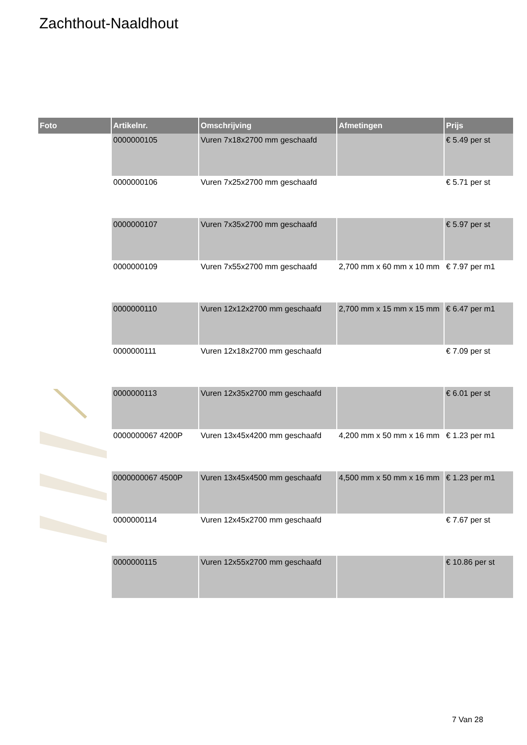Zachthout-Naaldhout
| Foto | Artikelnr. | Omschrijving | Afmetingen | Prijs |
| --- | --- | --- | --- | --- |
| | 0000000105 | Vuren 7x18x2700 mm geschaafd | | € 5.49 per st |
| | 0000000106 | Vuren 7x25x2700 mm geschaafd | | € 5.71 per st |
| | 0000000107 | Vuren 7x35x2700 mm geschaafd | | € 5.97 per st |
| | 0000000109 | Vuren 7x55x2700 mm geschaafd | 2,700 mm x 60 mm x 10 mm | € 7.97 per m1 |
| | 0000000110 | Vuren 12x12x2700 mm geschaafd | 2,700 mm x 15 mm x 15 mm | € 6.47 per m1 |
| | 0000000111 | Vuren 12x18x2700 mm geschaafd | | € 7.09 per st |
| | 0000000113 | Vuren 12x35x2700 mm geschaafd | | € 6.01 per st |
| | 0000000067 4200P | Vuren 13x45x4200 mm geschaafd | 4,200 mm x 50 mm x 16 mm | € 1.23 per m1 |
| | 0000000067 4500P | Vuren 13x45x4500 mm geschaafd | 4,500 mm x 50 mm x 16 mm | € 1.23 per m1 |
| | 0000000114 | Vuren 12x45x2700 mm geschaafd | | € 7.67 per st |
| | 0000000115 | Vuren 12x55x2700 mm geschaafd | | € 10.86 per st |
7 Van 28